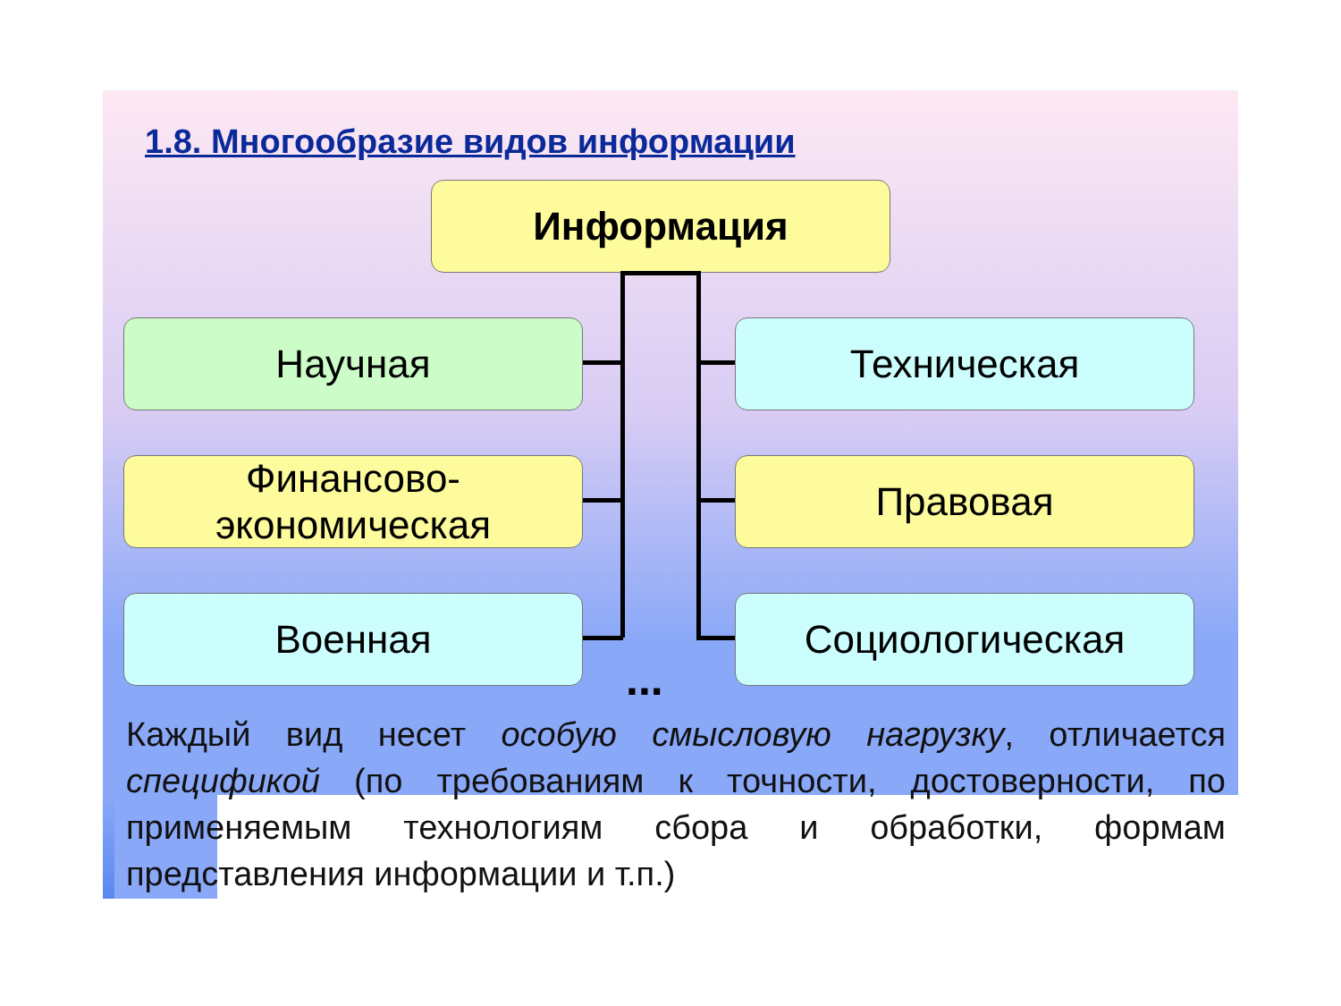1.8. Многообразие видов информации
Информация
Научная
Финансово-
экономическая
Военная
Техническая
Правовая
Социологическая
...
Каждый вид несет особую смысловую нагрузку, отличается спецификой (по требованиям к точности, достоверности, по применяемым технологиям сбора и обработки, формам представления информации и т.п.)